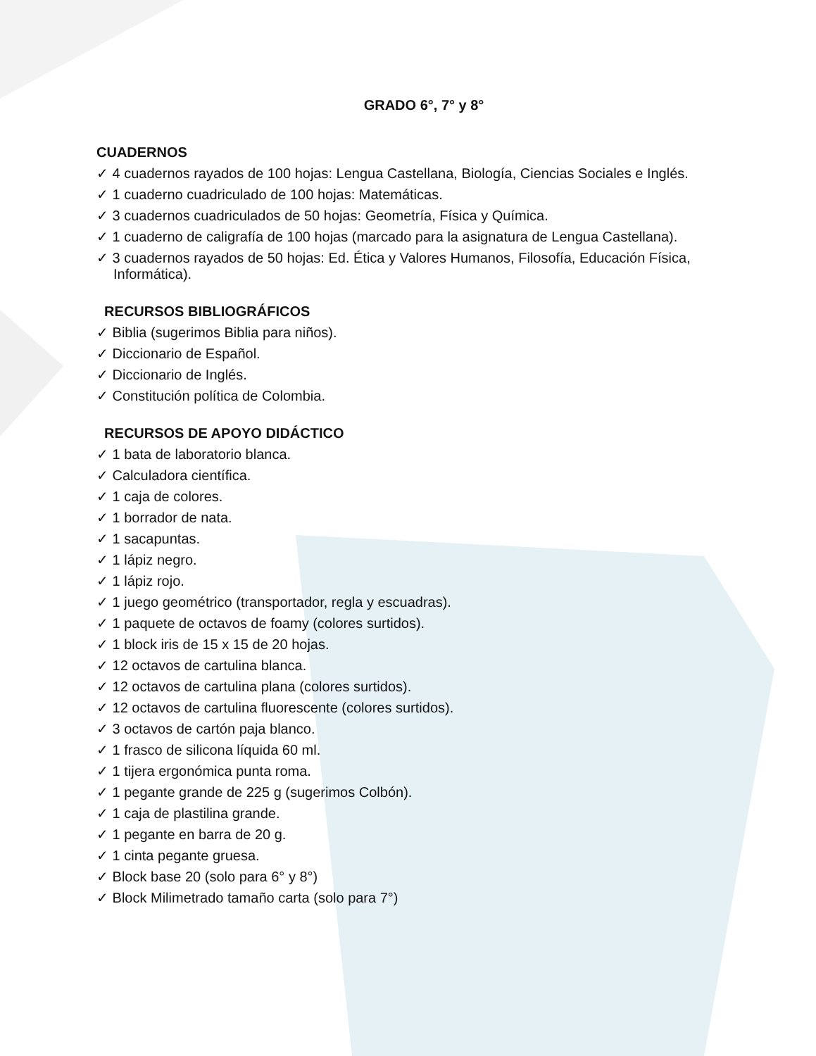GRADO 6°, 7° y 8°
CUADERNOS
✓ 4 cuadernos rayados de 100 hojas: Lengua Castellana, Biología, Ciencias Sociales e Inglés.
✓ 1 cuaderno cuadriculado de 100 hojas: Matemáticas.
✓ 3 cuadernos cuadriculados de 50 hojas: Geometría, Física y Química.
✓ 1 cuaderno de caligrafía de 100 hojas (marcado para la asignatura de Lengua Castellana).
✓ 3 cuadernos rayados de 50 hojas: Ed. Ética y Valores Humanos, Filosofía, Educación Física, Informática).
RECURSOS BIBLIOGRÁFICOS
✓ Biblia (sugerimos Biblia para niños).
✓ Diccionario de Español.
✓ Diccionario de Inglés.
✓ Constitución política de Colombia.
RECURSOS DE APOYO DIDÁCTICO
✓ 1 bata de laboratorio blanca.
✓ Calculadora científica.
✓ 1 caja de colores.
✓ 1 borrador de nata.
✓ 1 sacapuntas.
✓ 1 lápiz negro.
✓ 1 lápiz rojo.
✓ 1 juego geométrico (transportador, regla y escuadras).
✓ 1 paquete de octavos de foamy (colores surtidos).
✓ 1 block iris de 15 x 15 de 20 hojas.
✓ 12 octavos de cartulina blanca.
✓ 12 octavos de cartulina plana (colores surtidos).
✓ 12 octavos de cartulina fluorescente (colores surtidos).
✓ 3 octavos de cartón paja blanco.
✓ 1 frasco de silicona líquida 60 ml.
✓ 1 tijera ergonómica punta roma.
✓ 1 pegante grande de 225 g (sugerimos Colbón).
✓ 1 caja de plastilina grande.
✓ 1 pegante en barra de 20 g.
✓ 1 cinta pegante gruesa.
✓ Block base 20 (solo para 6° y 8°)
✓ Block Milimetrado tamaño carta (solo para 7°)